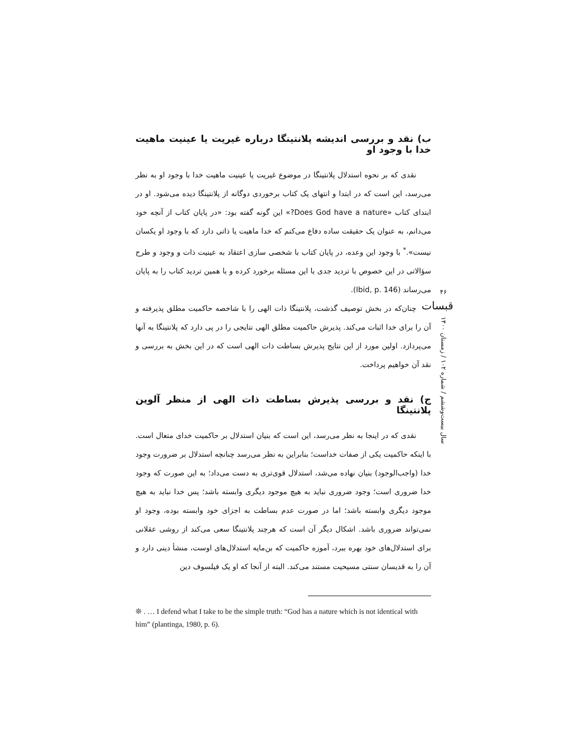ب) نقد و بررسی اندیشه پلانتینگا درباره غیریت یا عینیت ماهیت خدا با وجود او
نقدی که بر نحوه استدلال پلانتینگا در موضوع غیریت یا عینیت ماهیت خدا با وجود او به نظر می‌رسد، این است که در ابتدا و انتهای یک کتاب برخوردی دوگانه از پلانتینگا دیده می‌شود. او در ابتدای کتاب «Does God have a nature?» این گونه گفته بود: «در پایان کتاب از آنچه خود می‌دانم، به عنوان یک حقیقت ساده دفاع می‌کنم که خدا ماهیت یا ذاتی دارد که با وجود او یکسان نیست».<sup>*</sup> با وجود این وعده، در پایان کتاب با شخصی سازی اعتقاد به عینیت ذات و وجود و طرح سؤالاتی در این خصوص با تردید جدی با این مسئله برخورد کرده و با همین تردید کتاب را به پایان می‌رساند (Ibid, p. 146).
چنان‌که در بخش توصیف گذشت، پلانتینگا ذات الهی را با شاخصه حاکمیت مطلق پذیرفته و آن را برای خدا اثبات می‌کند. پذیرش حاکمیت مطلق الهی نتایجی را در پی دارد که پلانتینگا به آنها می‌پردازد. اولین مورد از این نتایج پذیرش بساطت ذات الهی است که در این بخش به بررسی و نقد آن خواهیم پرداخت.
ج) نقد و بررسی پذیرش بساطت ذات الهی از منظر آلوین پلانتینگا
نقدی که در اینجا به نظر می‌رسد، این است که بنیان استدلال بر حاکمیت خدای متعال است. با اینکه حاکمیت یکی از صفات خداست؛ بنابراین به نظر می‌رسد چنانچه استدلال بر ضرورت وجود خدا (واجب‌الوجود) بنیان نهاده می‌شد، استدلال قوی‌تری به دست می‌داد؛ به این صورت که وجود خدا ضروری است؛ وجود ضروری نباید به هیچ موجود دیگری وابسته باشد؛ پس خدا نباید به هیچ موجود دیگری وابسته باشد؛ اما در صورت عدم بساطت به اجزای خود وابسته بوده، وجود او نمی‌تواند ضروری باشد. اشکال دیگر آن است که هرچند پلانتینگا سعی می‌کند از روشی عقلانی برای استدلال‌های خود بهره ببرد، آموزه حاکمیت که بن‌مایه استدلال‌های اوست، منشأ دینی دارد و آن را به قدیسان سنتی مسیحیت مستند می‌کند. البته از آنجا که او یک فیلسوف دین
❊ . … I defend what I take to be the simple truth: “God has a nature which is not identical with him” (plantinga, 1980, p. 6).
۴۶
قبسات
سال بیست‌وششم / شماره ۱۰۲ / زمستان ۱۴۰۰